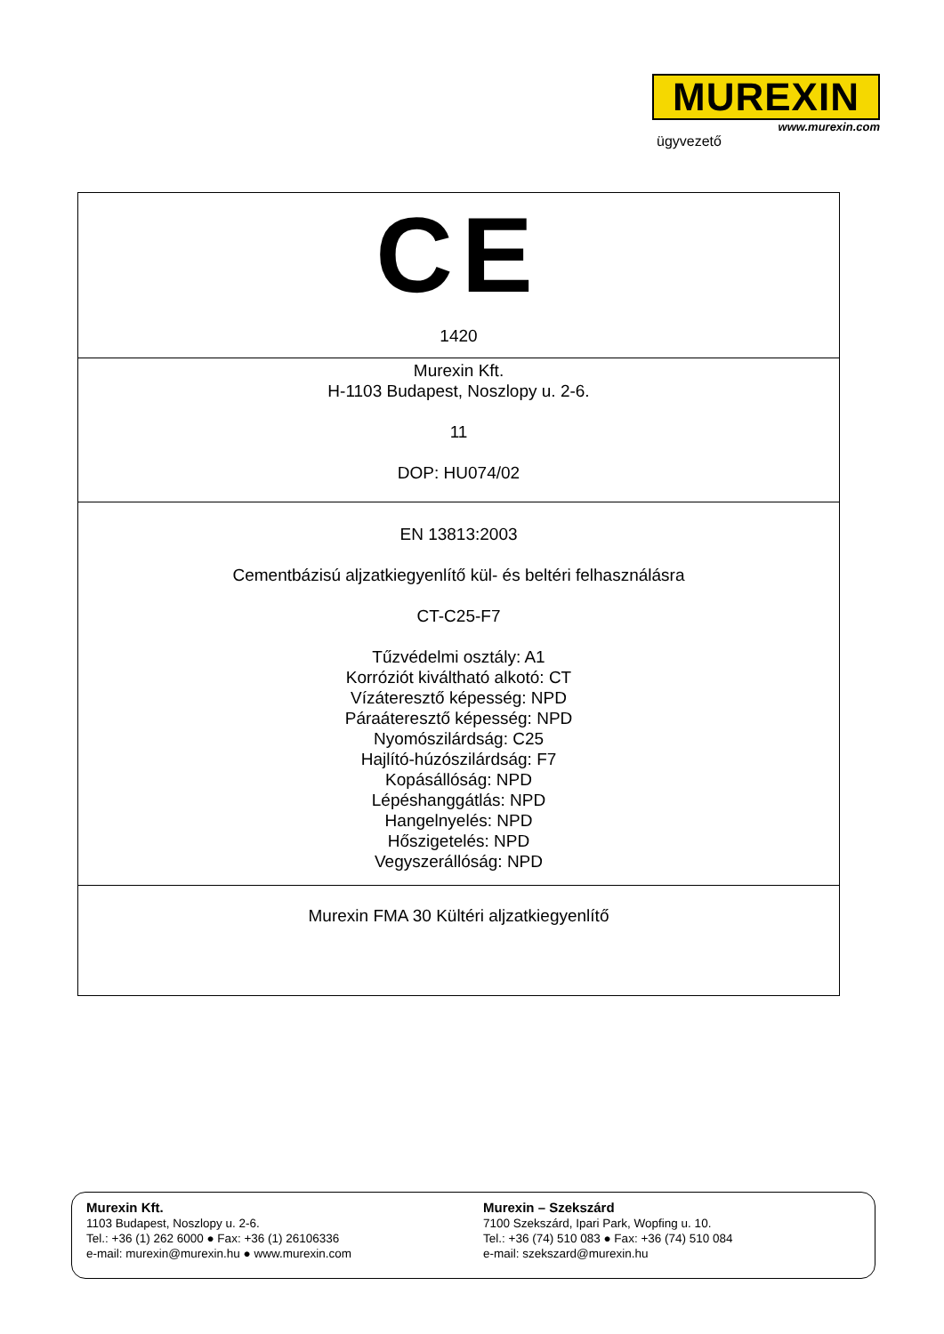MUREXIN
www.murexin.com
ügyvezető
| CE 1420 |
| Murexin Kft. H-1103 Budapest, Noszlopy u. 2-6. 11 DOP: HU074/02 |
| EN 13813:2003 Cementbázisú aljzatkiegyenlítő kül- és beltéri felhasználásra CT-C25-F7 Tűzvédelmi osztály: A1 Korróziót kiváltható alkotó: CT Vízáteresztő képesség: NPD Páraáteresztő képesség: NPD Nyomószilárdság: C25 Hajlító-húzószilárdság: F7 Kopásállóság: NPD Lépéshanggátlás: NPD Hangelnyelés: NPD Hőszigetelés: NPD Vegyszerállóság: NPD |
| Murexin FMA 30 Kültéri aljzatkiegyenlítő |
Murexin Kft.
1103 Budapest, Noszlopy u. 2-6.
Tel.: +36 (1) 262 6000 ● Fax: +36 (1) 26106336
e-mail: murexin@murexin.hu ● www.murexin.com
Murexin – Szekszárd
7100 Szekszárd, Ipari Park, Wopfing u. 10.
Tel.: +36 (74) 510 083 ● Fax: +36 (74) 510 084
e-mail: szekszard@murexin.hu